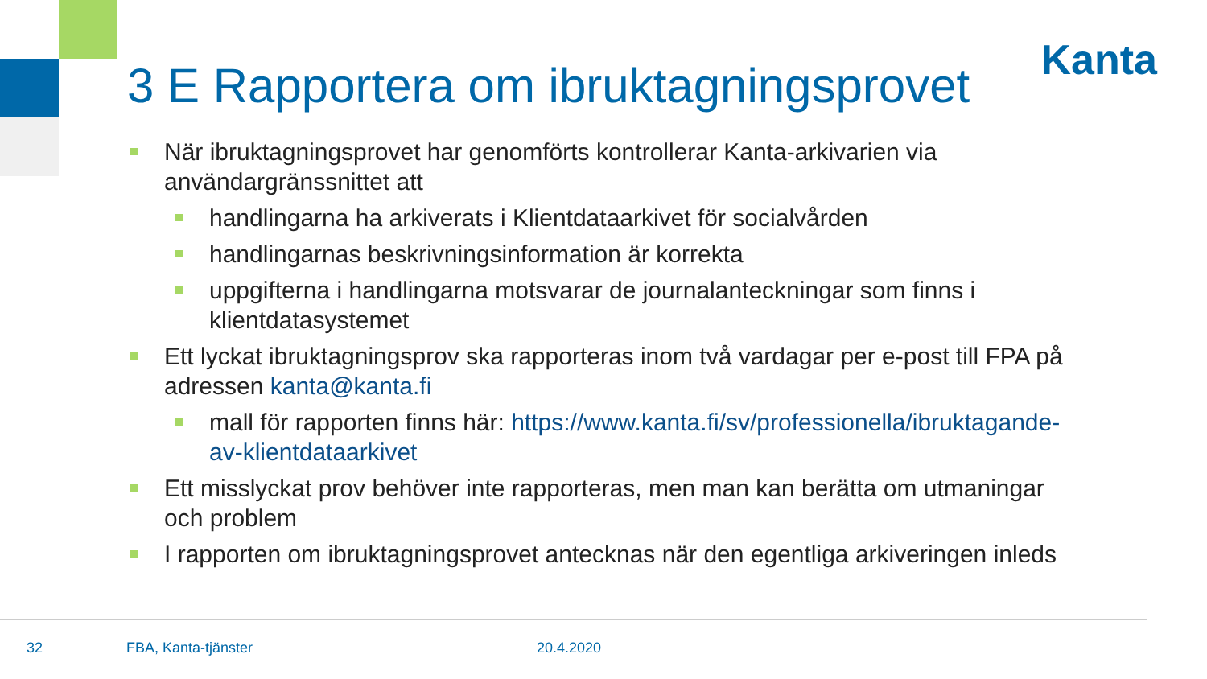Kanta
3 E Rapportera om ibruktagningsprovet
När ibruktagningsprovet har genomförts kontrollerar Kanta-arkivarien via användargränssnittet att
handlingarna ha arkiverats i Klientdataarkivet för socialvården
handlingarnas beskrivningsinformation är korrekta
uppgifterna i handlingarna motsvarar de journalanteckningar som finns i klientdatasystemet
Ett lyckat ibruktagningsprov ska rapporteras inom två vardagar per e-post till FPA på adressen kanta@kanta.fi
mall för rapporten finns här: https://www.kanta.fi/sv/professionella/ibruktagande-av-klientdataarkivet
Ett misslyckat prov behöver inte rapporteras, men man kan berätta om utmaningar och problem
I rapporten om ibruktagningsprovet antecknas när den egentliga arkiveringen inleds
32 FBA, Kanta-tjänster 20.4.2020